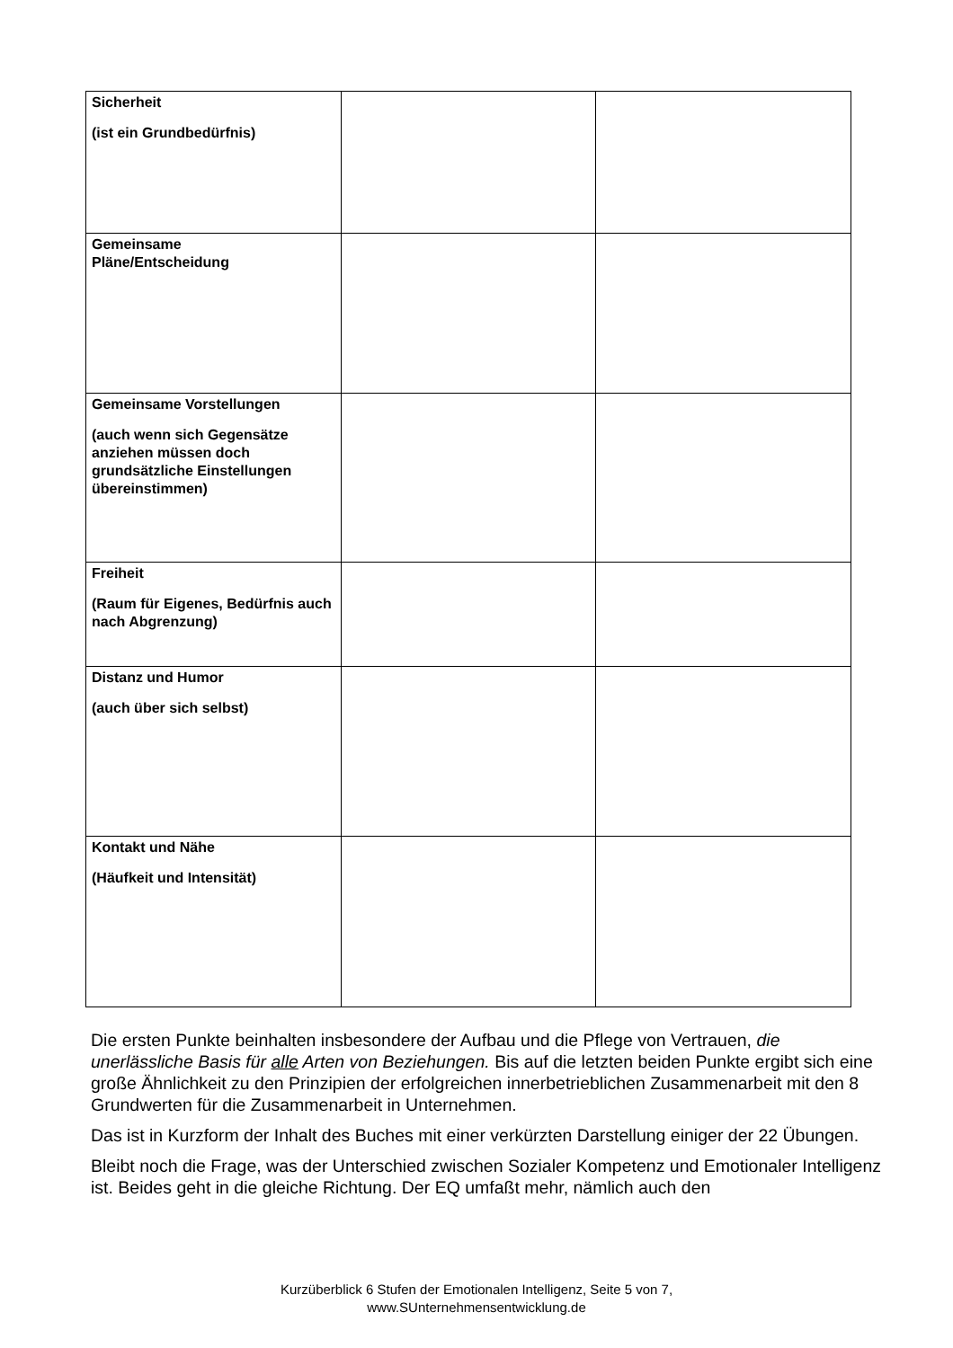| Sicherheit (ist ein Grundbedürfnis) | | |
| Gemeinsame Pläne/Entscheidung | | |
| Gemeinsame Vorstellungen (auch wenn sich Gegensätze anziehen müssen doch grundsätzliche Einstellungen übereinstimmen) | | |
| Freiheit (Raum für Eigenes, Bedürfnis auch nach Abgrenzung) | | |
| Distanz und Humor (auch über sich selbst) | | |
| Kontakt und Nähe (Häufkeit und Intensität) | | |
Die ersten Punkte beinhalten insbesondere der Aufbau und die Pflege von Vertrauen, die unerlässliche Basis für alle Arten von Beziehungen. Bis auf die letzten beiden Punkte ergibt sich eine große Ähnlichkeit zu den Prinzipien der erfolgreichen innerbetrieblichen Zusammenarbeit mit den 8 Grundwerten für die Zusammenarbeit in Unternehmen.
Das ist in Kurzform der Inhalt des Buches mit einer verkürzten Darstellung einiger der 22 Übungen.
Bleibt noch die Frage, was der Unterschied zwischen Sozialer Kompetenz und Emotionaler Intelligenz ist. Beides geht in die gleiche Richtung. Der EQ umfaßt mehr, nämlich auch den
Kurzüberblick 6 Stufen der Emotionalen Intelligenz, Seite 5 von 7,
www.SUnternehmensentwicklung.de